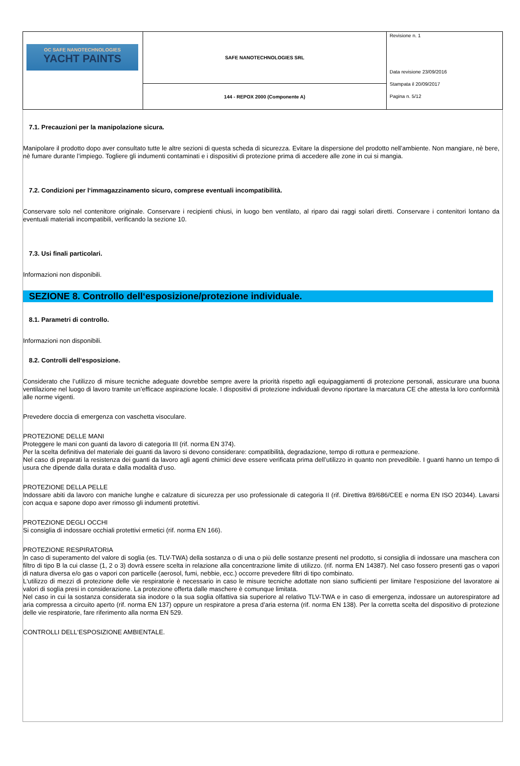| OC SAFE NANOTECHNOLOGIES YACHT PAINTS | SAFE NANOTECHNOLOGIES SRL | Revisione n. 1 Data revisione 23/09/2016 Stampata il 20/09/2017 Pagina n. 5/12 |
| | 144 - REPOX 2000 (Componente A) | |
7.1. Precauzioni per la manipolazione sicura.
Manipolare il prodotto dopo aver consultato tutte le altre sezioni di questa scheda di sicurezza. Evitare la dispersione del prodotto nell’ambiente. Non mangiare, nè bere, nè fumare durante l’impiego. Togliere gli indumenti contaminati e i dispositivi di protezione prima di accedere alle zone in cui si mangia.
7.2. Condizioni per l‘immagazzinamento sicuro, comprese eventuali incompatibilità.
Conservare solo nel contenitore originale. Conservare i recipienti chiusi, in luogo ben ventilato, al riparo dai raggi solari diretti. Conservare i contenitori lontano da eventuali materiali incompatibili, verificando la sezione 10.
7.3. Usi finali particolari.
Informazioni non disponibili.
SEZIONE 8. Controllo dell‘esposizione/protezione individuale.
8.1. Parametri di controllo.
Informazioni non disponibili.
8.2. Controlli dell‘esposizione.
Considerato che l’utilizzo di misure tecniche adeguate dovrebbe sempre avere la priorità rispetto agli equipaggiamenti di protezione personali, assicurare una buona ventilazione nel luogo di lavoro tramite un’efficace aspirazione locale. I dispositivi di protezione individuali devono riportare la marcatura CE che attesta la loro conformità alle norme vigenti.
Prevedere doccia di emergenza con vaschetta visoculare.
PROTEZIONE DELLE MANI
Proteggere le mani con guanti da lavoro di categoria III (rif. norma EN 374).
Per la scelta definitiva del materiale dei guanti da lavoro si devono considerare: compatibilità, degradazione, tempo di rottura e permeazione.
Nel caso di preparati la resistenza dei guanti da lavoro agli agenti chimici deve essere verificata prima dell’utilizzo in quanto non prevedibile. I guanti hanno un tempo di usura che dipende dalla durata e dalla modalità d‘uso.
PROTEZIONE DELLA PELLE
Indossare abiti da lavoro con maniche lunghe e calzature di sicurezza per uso professionale di categoria II (rif. Direttiva 89/686/CEE e norma EN ISO 20344). Lavarsi con acqua e sapone dopo aver rimosso gli indumenti protettivi.
PROTEZIONE DEGLI OCCHI
Si consiglia di indossare occhiali protettivi ermetici (rif. norma EN 166).
PROTEZIONE RESPIRATORIA
In caso di superamento del valore di soglia (es. TLV-TWA) della sostanza o di una o più delle sostanze presenti nel prodotto, si consiglia di indossare una maschera con filtro di tipo B la cui classe (1, 2 o 3) dovrà essere scelta in relazione alla concentrazione limite di utilizzo. (rif. norma EN 14387). Nel caso fossero presenti gas o vapori di natura diversa e/o gas o vapori con particelle (aerosol, fumi, nebbie, ecc.) occorre prevedere filtri di tipo combinato.
L‘utilizzo di mezzi di protezione delle vie respiratorie è necessario in caso le misure tecniche adottate non siano sufficienti per limitare l‘esposizione del lavoratore ai valori di soglia presi in considerazione. La protezione offerta dalle maschere è comunque limitata.
Nel caso in cui la sostanza considerata sia inodore o la sua soglia olfattiva sia superiore al relativo TLV-TWA e in caso di emergenza, indossare un autorespiratore ad aria compressa a circuito aperto (rif. norma EN 137) oppure un respiratore a presa d’aria esterna (rif. norma EN 138). Per la corretta scelta del dispositivo di protezione delle vie respiratorie, fare riferimento alla norma EN 529.
CONTROLLI DELL‘ESPOSIZIONE AMBIENTALE.